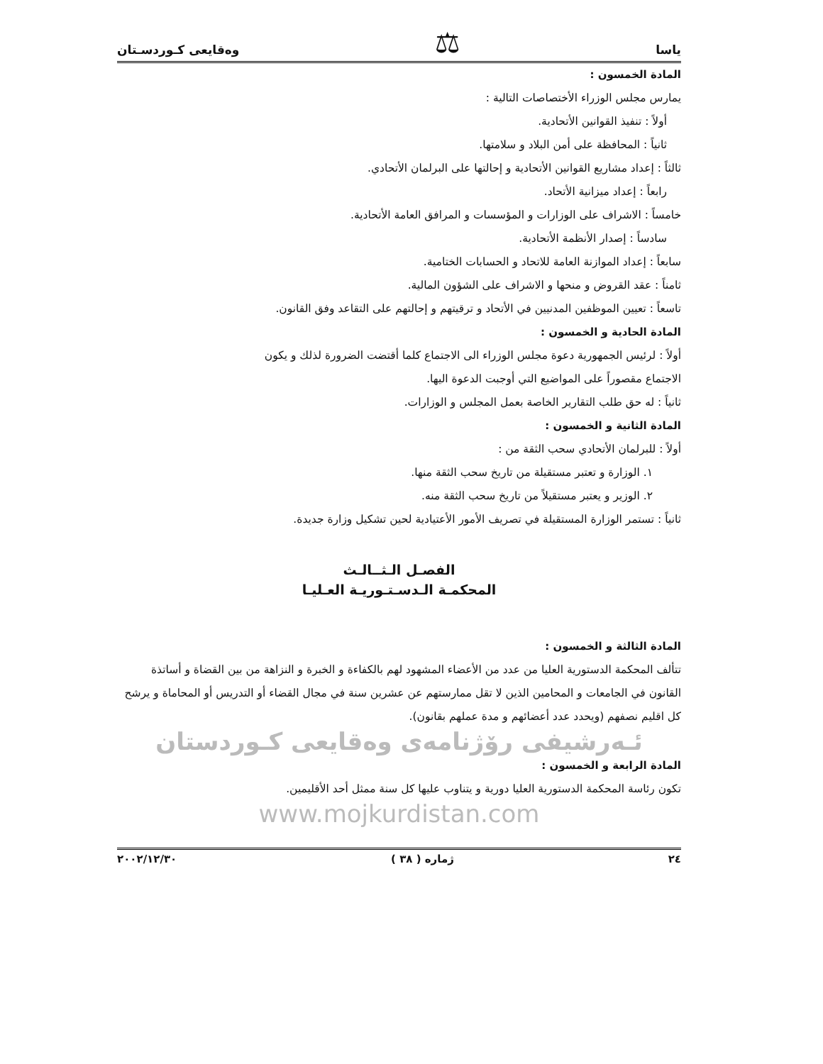ياسا ⚖ وەقايعی كـوردسـتان
المادة الخمسون :
يمارس مجلس الوزراء الأختصاصات التالية :
أولاً : تنفيذ القوانين الأتحادية.
ثانياً : المحافظة على أمن البلاد و سلامتها.
ثالثاً : إعداد مشاريع القوانين الأتحادية و إحالتها على البرلمان الأتحادي.
رابعاً : إعداد ميزانية الأتحاد.
خامساً : الاشراف على الوزارات و المؤسسات و المرافق العامة الأتحادية.
سادساً : إصدار الأنظمة الأتحادية.
سابعاً : إعداد الموازنة العامة للاتحاد و الحسابات الختامية.
ثامناً : عقد القروض و منحها و الاشراف على الشؤون المالية.
تاسعاً : تعيين الموظفين المدنيين في الأتحاد و ترقيتهم و إحالتهم على التقاعد وفق القانون.
المادة الحادية و الخمسون :
أولاً : لرئيس الجمهورية دعوة مجلس الوزراء الى الاجتماع كلما أقتضت الضرورة لذلك و يكون
الاجتماع مقصوراً على المواضيع التي أوجبت الدعوة اليها.
ثانياً : له حق طلب التقارير الخاصة بعمل المجلس و الوزارات.
المادة الثانية و الخمسون :
أولاً : للبرلمان الأتحادي سحب الثقة من :
١. الوزارة و تعتبر مستقيلة من تاريخ سحب الثقة منها.
٢. الوزير و يعتبر مستقيلاً من تاريخ سحب الثقة منه.
ثانياً : تستمر الوزارة المستقيلة في تصريف الأمور الأعتيادية لحين تشكيل وزارة جديدة.
الفصـل الـثــالـث
المحكمـة الـدسـتـوريـة العـليـا
المادة الثالثة و الخمسون :
تتألف المحكمة الدستورية العليا من عدد من الأعضاء المشهود لهم بالكفاءة و الخبرة و النزاهة من بين القضاة و أساتذة القانون في الجامعات و المحامين الذين لا تقل ممارستهم عن عشرين سنة في مجال القضاء أو التدريس أو المحاماة و يرشح كل اقليم نصفهم (ويحدد عدد أعضائهم و مدة عملهم بقانون).
ئـەرشيفی رۆژنامەی وەقايعی كـوردستان
المادة الرابعة و الخمسون :
تكون رئاسة المحكمة الدستورية العليا دورية و يتناوب عليها كل سنة ممثل أحد الأقليمين.
www.mojkurdistan.com
٢٤ ژمارە ( ٣٨ ) ٢٠٠٢/١٢/٣٠